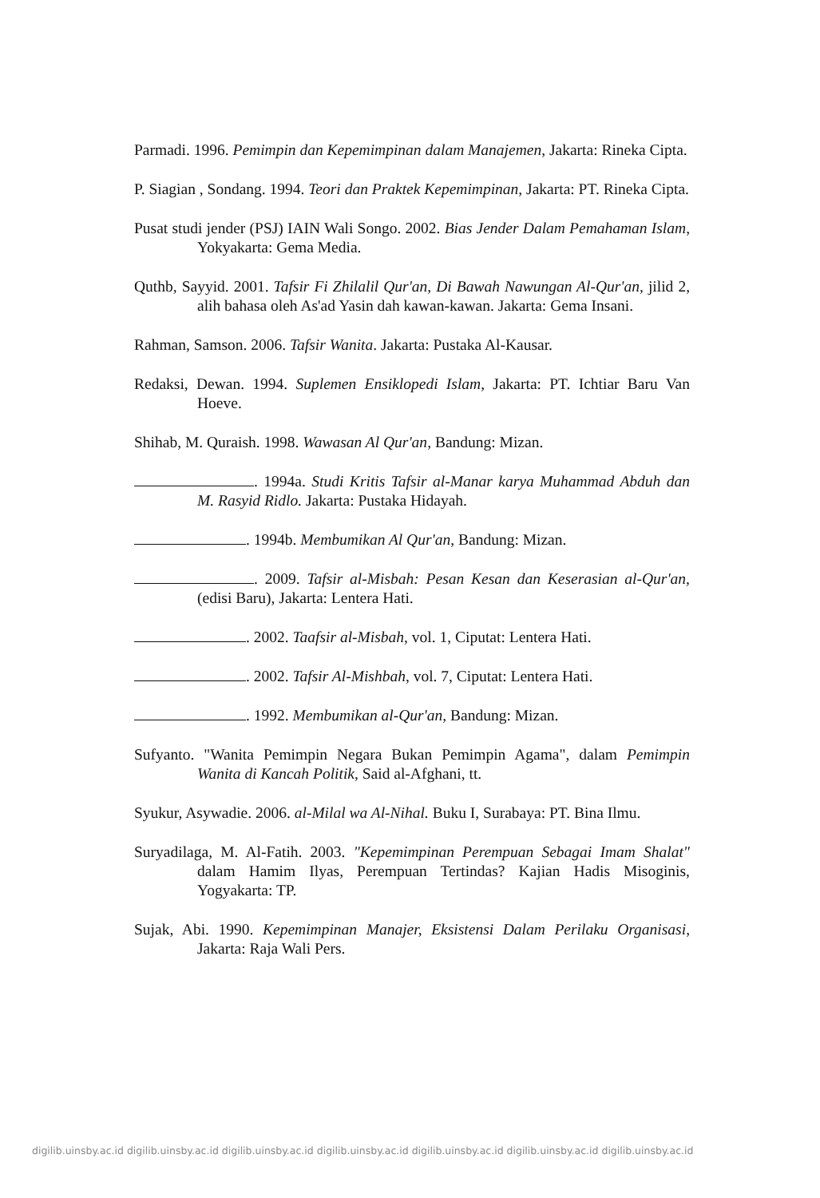Parmadi. 1996. Pemimpin dan Kepemimpinan dalam Manajemen, Jakarta: Rineka Cipta.
P. Siagian , Sondang. 1994. Teori dan Praktek Kepemimpinan, Jakarta: PT. Rineka Cipta.
Pusat studi jender (PSJ) IAIN Wali Songo. 2002. Bias Jender Dalam Pemahaman Islam, Yokyakarta: Gema Media.
Quthb, Sayyid. 2001. Tafsir Fi Zhilalil Qur'an, Di Bawah Nawungan Al-Qur'an, jilid 2, alih bahasa oleh As'ad Yasin dah kawan-kawan. Jakarta: Gema Insani.
Rahman, Samson. 2006. Tafsir Wanita. Jakarta: Pustaka Al-Kausar.
Redaksi, Dewan. 1994. Suplemen Ensiklopedi Islam, Jakarta: PT. Ichtiar Baru Van Hoeve.
Shihab, M. Quraish. 1998. Wawasan Al Qur'an, Bandung: Mizan.
. 1994a. Studi Kritis Tafsir al-Manar karya Muhammad Abduh dan M. Rasyid Ridlo. Jakarta: Pustaka Hidayah.
. 1994b. Membumikan Al Qur'an, Bandung: Mizan.
. 2009. Tafsir al-Misbah: Pesan Kesan dan Keserasian al-Qur'an, (edisi Baru), Jakarta: Lentera Hati.
. 2002. Taafsir al-Misbah, vol. 1, Ciputat: Lentera Hati.
. 2002. Tafsir Al-Mishbah, vol. 7, Ciputat: Lentera Hati.
. 1992. Membumikan al-Qur'an, Bandung: Mizan.
Sufyanto. "Wanita Pemimpin Negara Bukan Pemimpin Agama", dalam Pemimpin Wanita di Kancah Politik, Said al-Afghani, tt.
Syukur, Asywadie. 2006. al-Milal wa Al-Nihal. Buku I, Surabaya: PT. Bina Ilmu.
Suryadilaga, M. Al-Fatih. 2003. "Kepemimpinan Perempuan Sebagai Imam Shalat" dalam Hamim Ilyas, Perempuan Tertindas? Kajian Hadis Misoginis, Yogyakarta: TP.
Sujak, Abi. 1990. Kepemimpinan Manajer, Eksistensi Dalam Perilaku Organisasi, Jakarta: Raja Wali Pers.
digilib.uinsby.ac.id digilib.uinsby.ac.id digilib.uinsby.ac.id digilib.uinsby.ac.id digilib.uinsby.ac.id digilib.uinsby.ac.id digilib.uinsby.ac.id